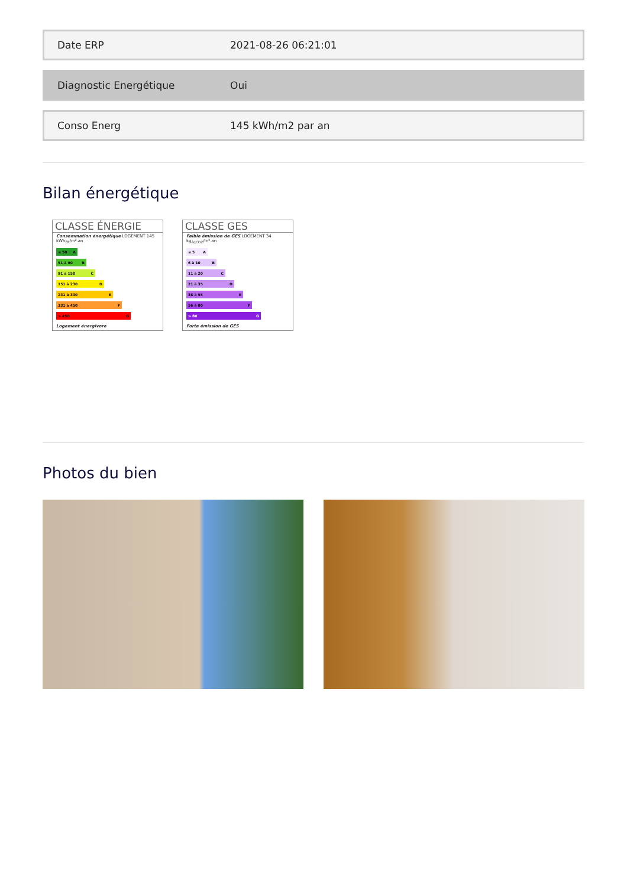Date ERP 2021-08-26 06:21:01
Diagnostic Energétique Oui
Conso Energ 145 kWh/m2 par an
Bilan énergétique
CLASSE ÉNERGIE
Consommation énergétique LOGEMENT 145 kWh<sub>EP</sub>/m².an
≤ 50 A
51 à 90 B
91 à 150 C
151 à 230 D
231 à 330 E
331 à 450 F
> 450 G
Logement énergivore
CLASSE GES
Faible émission de GES LOGEMENT 34 kg<sub>éqCO2</sub>/m².an
≤ 5 A
6 à 10 B
11 à 20 C
21 à 35 D
36 à 55 E
56 à 80 F
> 80 G
Forte émission de GES
Photos du bien